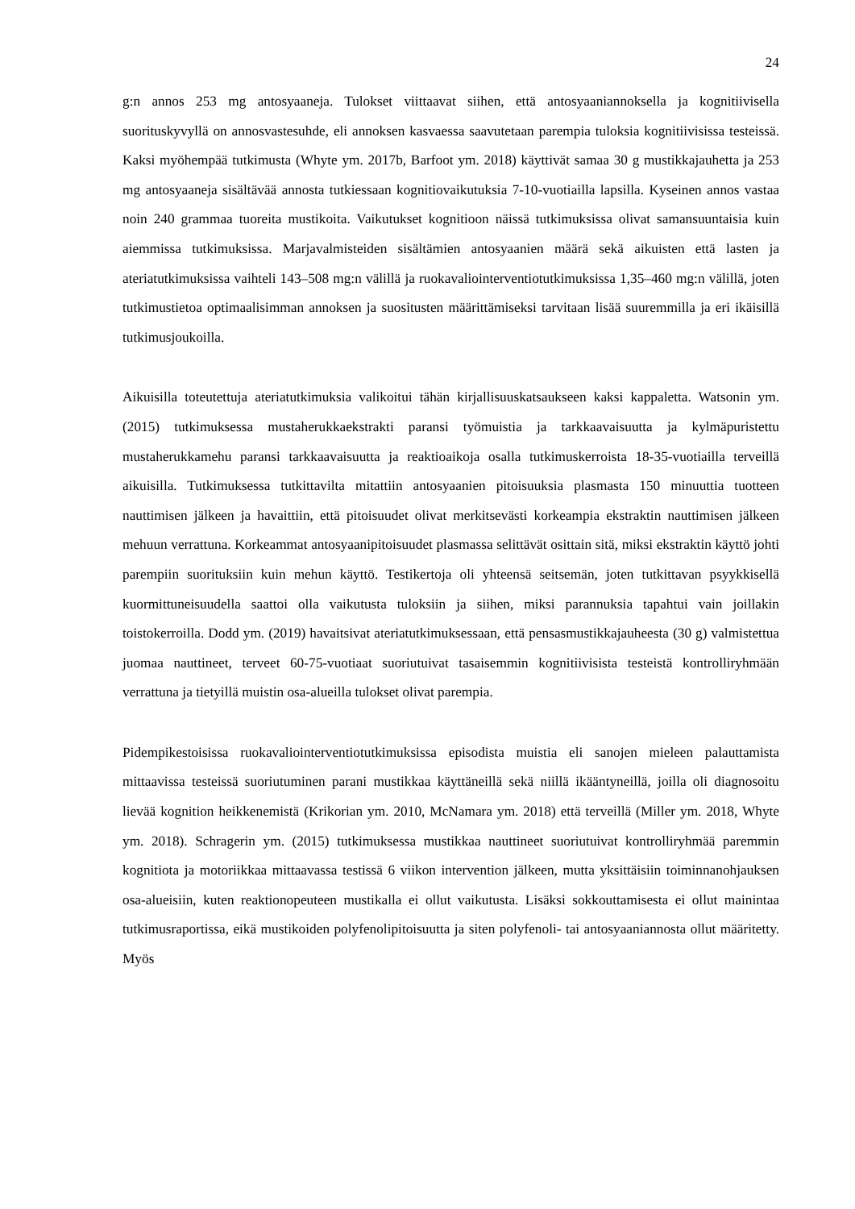24
g:n annos 253 mg antosyaaneja. Tulokset viittaavat siihen, että antosyaaniannoksella ja kognitiivisella suorituskyvyllä on annosvastesuhde, eli annoksen kasvaessa saavutetaan parempia tuloksia kognitiivisissa testeissä. Kaksi myöhempää tutkimusta (Whyte ym. 2017b, Barfoot ym. 2018) käyttivät samaa 30 g mustikkajauhetta ja 253 mg antosyaaneja sisältävää annosta tutkiessaan kognitiovaikutuksia 7-10-vuotiailla lapsilla. Kyseinen annos vastaa noin 240 grammaa tuoreita mustikoita. Vaikutukset kognitioon näissä tutkimuksissa olivat samansuuntaisia kuin aiemmissa tutkimuksissa. Marjavalmisteiden sisältämien antosyaanien määrä sekä aikuisten että lasten ja ateriatutkimuksissa vaihteli 143–508 mg:n välillä ja ruokavaliointerventiotutkimuksissa 1,35–460 mg:n välillä, joten tutkimustietoa optimaalisimman annoksen ja suositusten määrittämiseksi tarvitaan lisää suuremmilla ja eri ikäisillä tutkimusjoukoilla.
Aikuisilla toteutettuja ateriatutkimuksia valikoitui tähän kirjallisuuskatsaukseen kaksi kappaletta. Watsonin ym. (2015) tutkimuksessa mustaherukkaekstrakti paransi työmuistia ja tarkkaavaisuutta ja kylmäpuristettu mustaherukkamehu paransi tarkkaavaisuutta ja reaktioaikoja osalla tutkimuskerroista 18-35-vuotiailla terveillä aikuisilla. Tutkimuksessa tutkittavilta mitattiin antosyaanien pitoisuuksia plasmasta 150 minuuttia tuotteen nauttimisen jälkeen ja havaittiin, että pitoisuudet olivat merkitsevästi korkeampia ekstraktin nauttimisen jälkeen mehuun verrattuna. Korkeammat antosyaanipitoisuudet plasmassa selittävät osittain sitä, miksi ekstraktin käyttö johti parempiin suorituksiin kuin mehun käyttö. Testikertoja oli yhteensä seitsemän, joten tutkittavan psyykkisellä kuormittuneisuudella saattoi olla vaikutusta tuloksiin ja siihen, miksi parannuksia tapahtui vain joillakin toistokerroilla. Dodd ym. (2019) havaitsivat ateriatutkimuksessaan, että pensasmustikkajauheesta (30 g) valmistettua juomaa nauttineet, terveet 60-75-vuotiaat suoriutuivat tasaisemmin kognitiivisista testeistä kontrolliryhmään verrattuna ja tietyillä muistin osa-alueilla tulokset olivat parempia.
Pidempikestoisissa ruokavaliointerventiotutkimuksissa episodista muistia eli sanojen mieleen palauttamista mittaavissa testeissä suoriutuminen parani mustikkaa käyttäneillä sekä niillä ikääntyneillä, joilla oli diagnosoitu lievää kognition heikkenemistä (Krikorian ym. 2010, McNamara ym. 2018) että terveillä (Miller ym. 2018, Whyte ym. 2018). Schragerin ym. (2015) tutkimuksessa mustikkaa nauttineet suoriutuivat kontrolliryhmää paremmin kognitiota ja motoriikkaa mittaavassa testissä 6 viikon intervention jälkeen, mutta yksittäisiin toiminnanohjauksen osa-alueisiin, kuten reaktionopeuteen mustikalla ei ollut vaikutusta. Lisäksi sokkouttamisesta ei ollut mainintaa tutkimusraportissa, eikä mustikoiden polyfenolipitoisuutta ja siten polyfenoli- tai antosyaaniannosta ollut määritetty. Myös